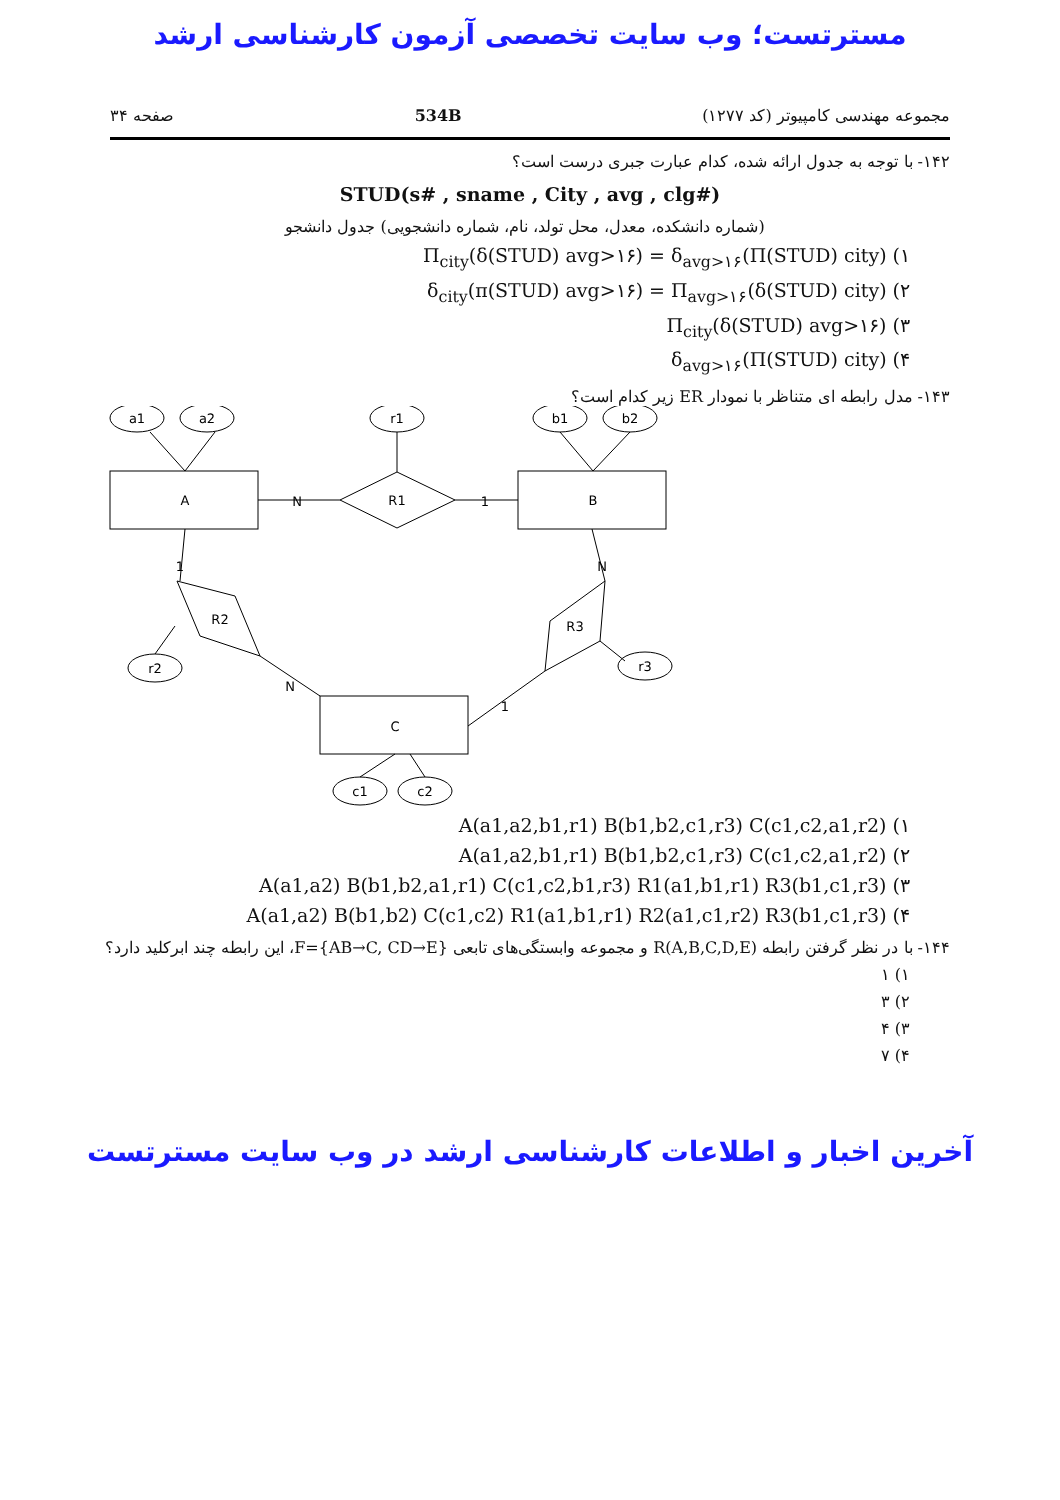مسترتست؛ وب سایت تخصصی آزمون کارشناسی ارشد
مجموعه مهندسی کامپیوتر (کد ۱۲۷۷) 534B صفحه ۳۴
۱۴۲- با توجه به جدول ارائه شده، کدام عبارت جبری درست است؟
STUD(s# , sname , City , avg , clg#)
(شماره دانشکده، معدل، محل تولد، نام، شماره دانشجویی) جدول دانشجو
۱) Π<sub>city</sub>(δ(STUD) avg>۱۶) = δ<sub>avg>۱۶</sub>(Π(STUD) city)
۲) δ<sub>city</sub>(π(STUD) avg>۱۶) = Π<sub>avg>۱۶</sub>(δ(STUD) city)
۳) Π<sub>city</sub>(δ(STUD) avg>۱۶)
۴) δ<sub>avg>۱۶</sub>(Π(STUD) city)
۱۴۳- مدل رابطه ای متناظر با نمودار ER زیر کدام است؟
A
B
C
R1
R2
R3
a1
a2
r1
b1
b2
r2
r3
c1
c2
N
1
1
N
N
1
۱) A(a1,a2,b1,r1) B(b1,b2,c1,r3) C(c1,c2,a1,r2)
۲) A(a1,a2,b1,r1) B(b1,b2,c1,r3) C(c1,c2,a1,r2)
۳) A(a1,a2) B(b1,b2,a1,r1) C(c1,c2,b1,r3) R1(a1,b1,r1) R3(b1,c1,r3)
۴) A(a1,a2) B(b1,b2) C(c1,c2) R1(a1,b1,r1) R2(a1,c1,r2) R3(b1,c1,r3)
۱۴۴- با در نظر گرفتن رابطه R(A,B,C,D,E) و مجموعه وابستگی‌های تابعی F={AB→C, CD→E}، این رابطه چند ابرکلید دارد؟
۱) ۱
۲) ۳
۳) ۴
۴) ۷
آخرین اخبار و اطلاعات کارشناسی ارشد در وب سایت مسترتست